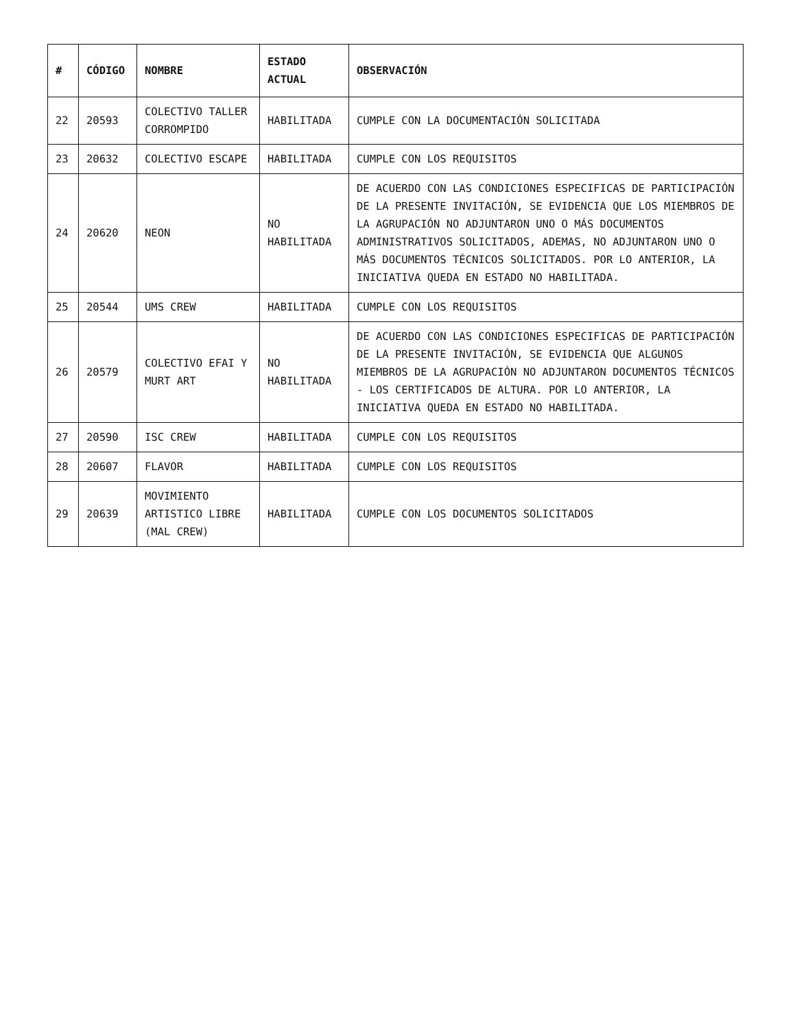| # | CÓDIGO | NOMBRE | ESTADO ACTUAL | OBSERVACIÓN |
| --- | --- | --- | --- | --- |
| 22 | 20593 | COLECTIVO TALLER CORROMPIDO | HABILITADA | CUMPLE CON LA DOCUMENTACIÓN SOLICITADA |
| 23 | 20632 | COLECTIVO ESCAPE | HABILITADA | CUMPLE CON LOS REQUISITOS |
| 24 | 20620 | NEON | NO HABILITADA | DE ACUERDO CON LAS CONDICIONES ESPECIFICAS DE PARTICIPACIÓN DE LA PRESENTE INVITACIÓN, SE EVIDENCIA QUE LOS MIEMBROS DE LA AGRUPACIÓN NO ADJUNTARON UNO O MÁS DOCUMENTOS ADMINISTRATIVOS SOLICITADOS, ADEMAS, NO ADJUNTARON UNO O MÁS DOCUMENTOS TÉCNICOS SOLICITADOS. POR LO ANTERIOR, LA INICIATIVA QUEDA EN ESTADO NO HABILITADA. |
| 25 | 20544 | UMS CREW | HABILITADA | CUMPLE CON LOS REQUISITOS |
| 26 | 20579 | COLECTIVO EFAI Y MURT ART | NO HABILITADA | DE ACUERDO CON LAS CONDICIONES ESPECIFICAS DE PARTICIPACIÓN DE LA PRESENTE INVITACIÓN, SE EVIDENCIA QUE ALGUNOS MIEMBROS DE LA AGRUPACIÓN NO ADJUNTARON DOCUMENTOS TÉCNICOS - LOS CERTIFICADOS DE ALTURA. POR LO ANTERIOR, LA INICIATIVA QUEDA EN ESTADO NO HABILITADA. |
| 27 | 20590 | ISC CREW | HABILITADA | CUMPLE CON LOS REQUISITOS |
| 28 | 20607 | FLAVOR | HABILITADA | CUMPLE CON LOS REQUISITOS |
| 29 | 20639 | MOVIMIENTO ARTISTICO LIBRE (MAL CREW) | HABILITADA | CUMPLE CON LOS DOCUMENTOS SOLICITADOS |